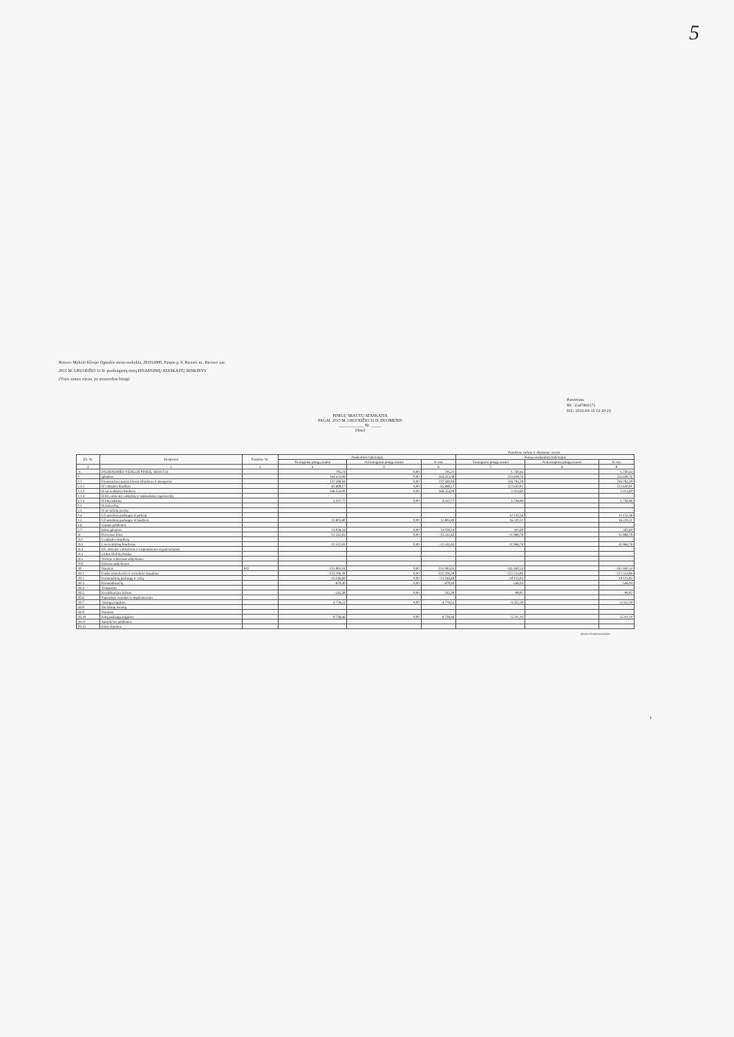5
Rietavo Mykolo Kleopo Oginskio meno mokykla, 291816990, Paupio g. 8, Rietavo m., Rietavo sav.
2015 M. GRUODŽIO 31 D. pasibaigusių metų FINANSINIŲ ATASKAITŲ RINKINYS
(Visos sumos eurais, jei nenurodyta kitaip)
Patvirtinta
ID: -2147460171
D/L: 2016-03-15 12:10:23
PINIGŲ SRAUTŲ ATASKAITA
PAGAL 2015 M. GRUODŽIO 31 D. DUOMENIS
____________ Nr. _____
(data)
Pateikimo valiuta ir tikslumas: eurais
| Eil. Nr. | Straipsniai | Pastabos Nr. | Ataskaitinis laikotarpis | | | Praėjęs ataskaitinis laikotarpis | | |
| --- | --- | --- | --- | --- | --- | --- | --- | --- |
| | | | Tiesioginiai pinigų srautai | Netiesioginiai pinigų srautai | Iš viso | Tiesioginiai pinigų srautai | Netiesioginiai pinigų srautai | Iš viso |
| 1 | 2 | 3 | 4 | 5 | 6 | 7 | 8 | 9 |
| A | PAGRINDINĖS VEIKLOS PINIGŲ SRAUTAI | | 795,21 | 0,00 | 795,21 | 1.730,44 | | 1.730,44 |
| I | Įplaukos | | 264.423,08 | 0,00 | 264.423,08 | 255.639,76 | | 255.639,76 |
| I.1 | Finansavimo sumos kitoms išlaidoms ir atsargoms: | | 237.580,94 | 0,00 | 237.580,94 | 226.784,39 | | 226.784,39 |
| I.1.1 | Iš valstybės biudžeto | | 65.889,17 | 0,00 | 65.889,17 | 222.630,91 | | 222.630,91 |
| I.1.2 | Iš savivaldybės biudžeto | | 168.354,00 | 0,00 | 168.354,00 | 2.414,60 | | 2.414,60 |
| I.1.3 | Iš ES, užsienio valstybių ir tarptautinių organizacijų | | | | | | | |
| I.1.4 | Iš kitų šaltinių | | 3.337,77 | 0,00 | 3.337,77 | 1.738,88 | | 1.738,88 |
| I.2 | Iš mokesčių | | | | | | | |
| I.3 | Iš socialinių įmokų | | | | | | | |
| I.4 | Už suteiktas paslaugas iš pirkėjų | | | | | 12.132,56 | | 12.132,56 |
| I.5 | Už suteiktas paslaugas iš biudžeto | | 12.803,80 | 0,00 | 12.803,80 | 16.220,21 | | 16.220,21 |
| I.6 | Gautos palūkanos | | | | | | | |
| I.7 | Kitos įplaukos | | 14.038,34 | 0,00 | 14.038,34 | 502,60 | | 502,60 |
| II | Pervestos lėšos | | -12.532,83 | 0,00 | -12.532,83 | -11.968,78 | | -11.968,78 |
| II.1 | Į valstybės biudžetą | | | | | | | |
| II.2 | Į savivaldybių biudžetus | | -12.532,83 | 0,00 | -12.532,83 | -11.968,78 | | -11.968,78 |
| II.3 | ES, užsienio valstybėms ir tarptautinėms organizacijoms | | | | | | | |
| II.4 | Į kitus išteklių fondus | | | | | | | |
| II.5 | Viešojo sektoriaus subjektams | | | | | | | |
| II.6 | Kitiems subjektams | | | | | | | |
| III | Išmokos | P02 | -251.095,04 | 0,00 | -251.095,04 | -241.940,54 | | -241.940,54 |
| III.1 | Darbo užmokesčio ir socialinio draudimo | | -222.206,39 | 0,00 | -222.206,39 | -222.514,96 | | -222.514,96 |
| III.2 | Komunalinių paslaugų ir ryšių | | -13.246,69 | 0,00 | -13.246,69 | -10.115,93 | | -10.115,93 |
| III.3 | Komandiruočių | | -879,40 | 0,00 | -879,40 | -546,04 | | -546,04 |
| III.4 | Transporto | | | | | | | |
| III.5 | Kvalifikacijos kėlimo | | -245,39 | 0,00 | -245,39 | -99,92 | | -99,92 |
| III.6 | Paprastojo remonto ir eksploatavimo | | | | | | | |
| III.7 | Atsargų įsigijimo | | -4.778,51 | 0,00 | -4.778,51 | -3.352,59 | | -3.352,59 |
| III.8 | Socialinių išmokų | | | | | | | |
| III.9 | Nuomos | | | | | | | |
| III.10 | Kitų paslaugų įsigijimo | | -9.738,66 | 0,00 | -9.738,66 | -5.311,10 | | -5.311,10 |
| III.11 | Sumokėtos palūkanos | | | | | | | |
| III.12 | Kitos išmokos | | | | | | | |
(tęsinys kitame puslapyje)
1